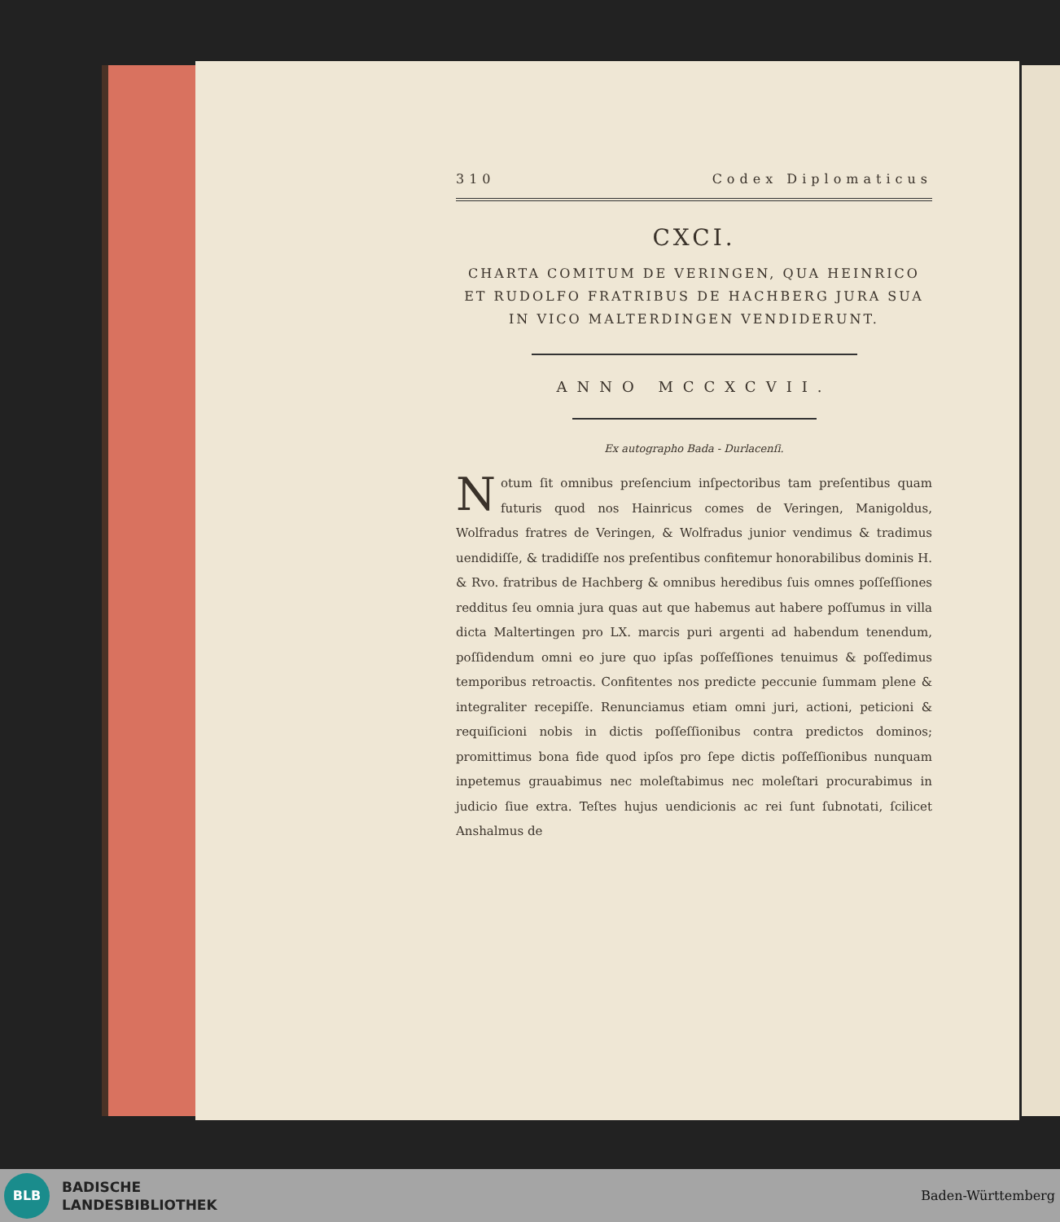310 Codex Diplomaticus
CXCI.
CHARTA COMITUM DE VERINGEN, QUA HEINRICO ET RUDOLFO FRATRIBUS DE HACHBERG JURA SUA IN VICO MALTERDINGEN VENDIDERUNT.
ANNO MCCXCVII.
Ex autographo Bada - Durlacenſi.
Notum ſit omnibus preſencium inſpectoribus tam preſentibus quam futuris quod nos Hainricus comes de Veringen, Manigoldus, Wolfradus fratres de Veringen, & Wolfradus junior vendimus & tradimus uendidiſſe, & tradidiſſe nos preſentibus confitemur honorabilibus dominis H. & Rvo. fratribus de Hachberg & omnibus heredibus ſuis omnes poſſeſſiones redditus ſeu omnia jura quas aut que habemus aut habere poſſumus in villa dicta Maltertingen pro LX. marcis puri argenti ad habendum tenendum, poſſidendum omni eo jure quo ipſas poſſeſſiones tenuimus & poſſedimus temporibus retroactis. Confitentes nos predicte peccunie ſummam plene & integraliter recepiſſe. Renunciamus etiam omni juri, actioni, peticioni & requiſicioni nobis in dictis poſſeſſionibus contra predictos dominos; promittimus bona fide quod ipſos pro ſepe dictis poſſeſſionibus nunquam inpetemus grauabimus nec moleſtabimus nec moleſtari procurabimus in judicio ſiue extra. Teſtes hujus uendicionis ac rei ſunt ſubnotati, ſcilicet Anshalmus de
BLB
BADISCHE
LANDESBIBLIOTHEK
Baden-Württemberg